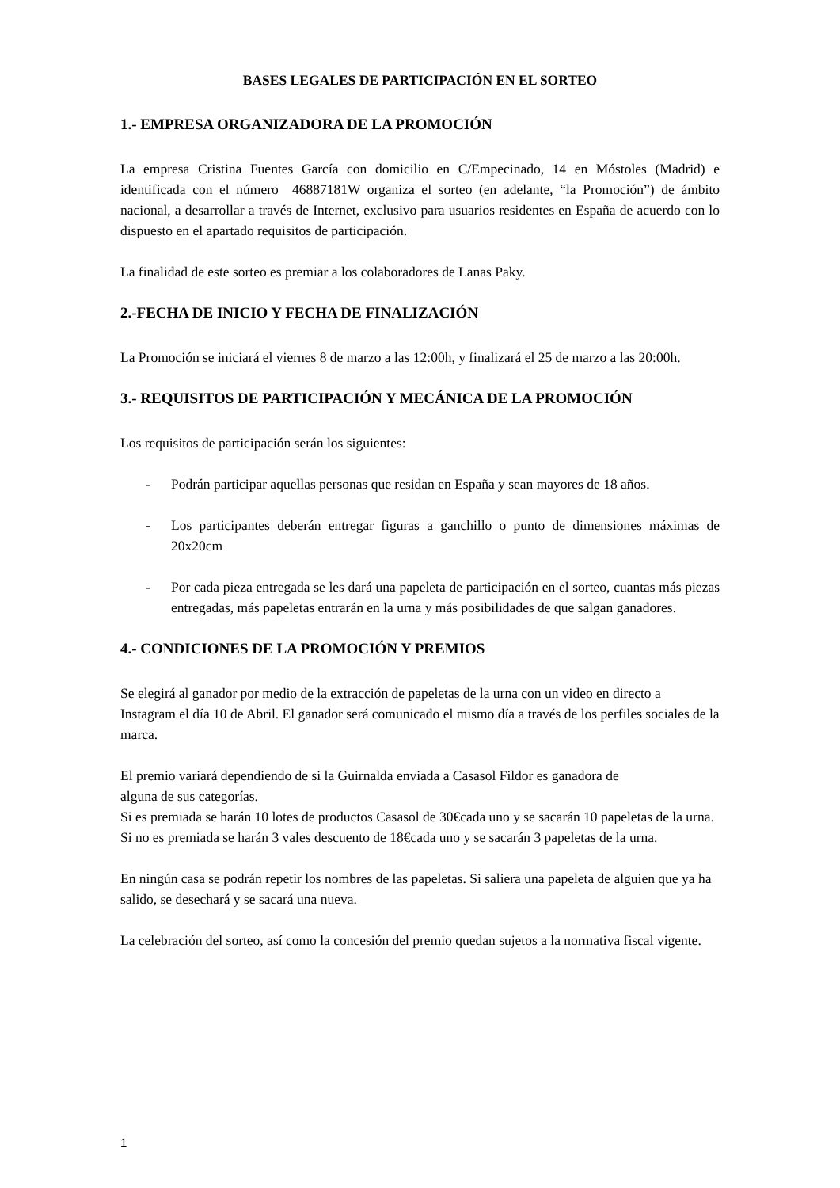BASES LEGALES DE PARTICIPACIÓN EN EL SORTEO
1.- EMPRESA ORGANIZADORA DE LA PROMOCIÓN
La empresa Cristina Fuentes García con domicilio en C/Empecinado, 14 en Móstoles (Madrid) e identificada con el número 46887181W organiza el sorteo (en adelante, “la Promoción”) de ámbito nacional, a desarrollar a través de Internet, exclusivo para usuarios residentes en España de acuerdo con lo dispuesto en el apartado requisitos de participación.
La finalidad de este sorteo es premiar a los colaboradores de Lanas Paky.
2.-FECHA DE INICIO Y FECHA DE FINALIZACIÓN
La Promoción se iniciará el viernes 8 de marzo a las 12:00h, y finalizará el 25 de marzo a las 20:00h.
3.- REQUISITOS DE PARTICIPACIÓN Y MECÁNICA DE LA PROMOCIÓN
Los requisitos de participación serán los siguientes:
- Podrán participar aquellas personas que residan en España y sean mayores de 18 años.
- Los participantes deberán entregar figuras a ganchillo o punto de dimensiones máximas de 20x20cm
- Por cada pieza entregada se les dará una papeleta de participación en el sorteo, cuantas más piezas entregadas, más papeletas entrarán en la urna y más posibilidades de que salgan ganadores.
4.- CONDICIONES DE LA PROMOCIÓN Y PREMIOS
Se elegirá al ganador por medio de la extracción de papeletas de la urna con un video en directo a Instagram el día 10 de Abril. El ganador será comunicado el mismo día a través de los perfiles sociales de la marca.
El premio variará dependiendo de si la Guirnalda enviada a Casasol Fildor es ganadora de
alguna de sus categorías.
Si es premiada se harán 10 lotes de productos Casasol de 30€cada uno y se sacarán 10 papeletas de la urna.
Si no es premiada se harán 3 vales descuento de 18€cada uno y se sacarán 3 papeletas de la urna.
En ningún casa se podrán repetir los nombres de las papeletas. Si saliera una papeleta de alguien que ya ha salido, se desechará y se sacará una nueva.
La celebración del sorteo, así como la concesión del premio quedan sujetos a la normativa fiscal vigente.
1